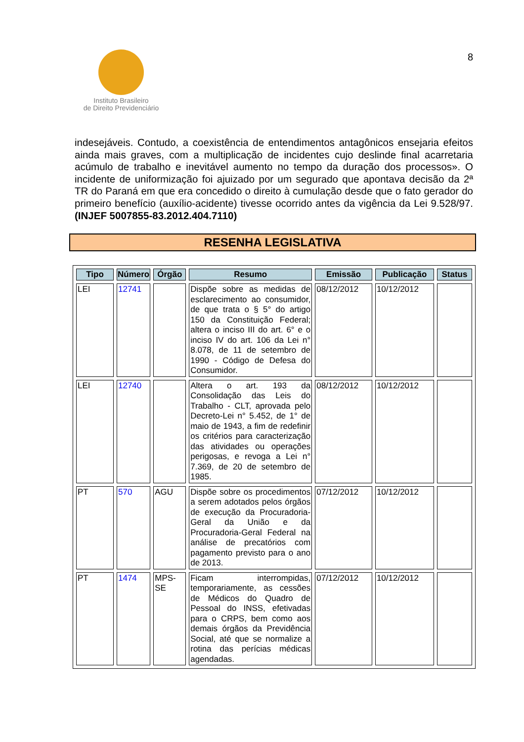Instituto Brasileiro
de Direito Previdenciário
8
indesejáveis. Contudo, a coexistência de entendimentos antagônicos ensejaria efeitos ainda mais graves, com a multiplicação de incidentes cujo deslinde final acarretaria acúmulo de trabalho e inevitável aumento no tempo da duração dos processos». O incidente de uniformização foi ajuizado por um segurado que apontava decisão da 2ª TR do Paraná em que era concedido o direito à cumulação desde que o fato gerador do primeiro benefício (auxílio-acidente) tivesse ocorrido antes da vigência da Lei 9.528/97. (INJEF 5007855-83.2012.404.7110)
RESENHA LEGISLATIVA
| Tipo | Número | Órgão | Resumo | Emissão | Publicação | Status |
| --- | --- | --- | --- | --- | --- | --- |
| LEI | 12741 | | Dispõe sobre as medidas de esclarecimento ao consumidor, de que trata o § 5° do artigo 150 da Constituição Federal; altera o inciso III do art. 6° e o inciso IV do art. 106 da Lei n° 8.078, de 11 de setembro de 1990 - Código de Defesa do Consumidor. | 08/12/2012 | 10/12/2012 | |
| LEI | 12740 | | Altera o art. 193 da Consolidação das Leis do Trabalho - CLT, aprovada pelo Decreto-Lei n° 5.452, de 1° de maio de 1943, a fim de redefinir os critérios para caracterização das atividades ou operações perigosas, e revoga a Lei n° 7.369, de 20 de setembro de 1985. | 08/12/2012 | 10/12/2012 | |
| PT | 570 | AGU | Dispõe sobre os procedimentos a serem adotados pelos órgãos de execução da Procuradoria-Geral da União e da Procuradoria-Geral Federal na análise de precatórios com pagamento previsto para o ano de 2013. | 07/12/2012 | 10/12/2012 | |
| PT | 1474 | MPS-SE | Ficam interrompidas, temporariamente, as cessões de Médicos do Quadro de Pessoal do INSS, efetivadas para o CRPS, bem como aos demais órgãos da Previdência Social, até que se normalize a rotina das perícias médicas agendadas. | 07/12/2012 | 10/12/2012 | |